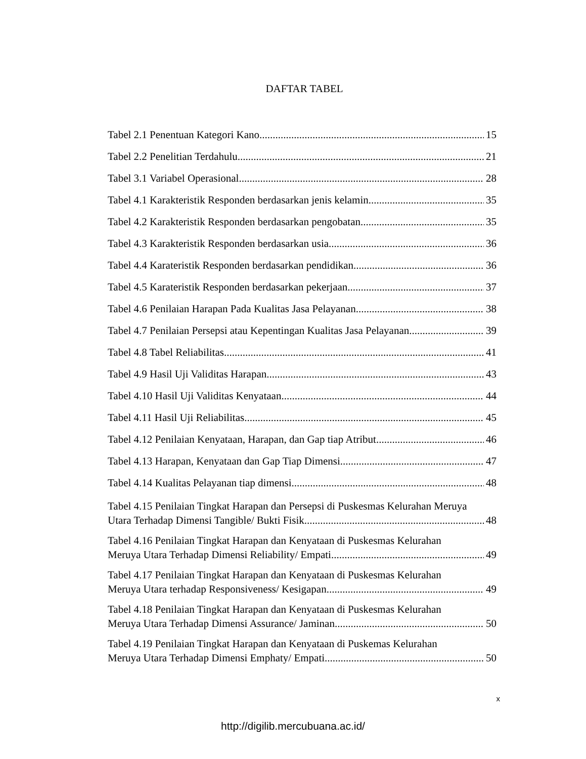DAFTAR TABEL
Tabel 2.1 Penentuan Kategori Kano 15
Tabel 2.2 Penelitian Terdahulu 21
Tabel 3.1 Variabel Operasional 28
Tabel 4.1 Karakteristik Responden berdasarkan jenis kelamin 35
Tabel 4.2 Karakteristik Responden berdasarkan pengobatan 35
Tabel 4.3 Karakteristik Responden berdasarkan usia 36
Tabel 4.4 Karateristik Responden berdasarkan pendidikan 36
Tabel 4.5 Karateristik Responden berdasarkan pekerjaan 37
Tabel 4.6 Penilaian Harapan Pada Kualitas Jasa Pelayanan 38
Tabel 4.7 Penilaian Persepsi atau Kepentingan Kualitas Jasa Pelayanan 39
Tabel 4.8 Tabel Reliabilitas 41
Tabel 4.9 Hasil Uji Validitas Harapan 43
Tabel 4.10 Hasil Uji Validitas Kenyataan 44
Tabel 4.11 Hasil Uji Reliabilitas 45
Tabel 4.12 Penilaian Kenyataan, Harapan, dan Gap tiap Atribut 46
Tabel 4.13 Harapan, Kenyataan dan Gap Tiap Dimensi 47
Tabel 4.14 Kualitas Pelayanan tiap dimensi 48
Tabel 4.15 Penilaian Tingkat Harapan dan Persepsi di Puskesmas Kelurahan Meruya
Utara Terhadap Dimensi Tangible/ Bukti Fisik 48
Tabel 4.16 Penilaian Tingkat Harapan dan Kenyataan di Puskesmas Kelurahan
Meruya Utara Terhadap Dimensi Reliability/ Empati 49
Tabel 4.17 Penilaian Tingkat Harapan dan Kenyataan di Puskesmas Kelurahan
Meruya Utara terhadap Responsiveness/ Kesigapan 49
Tabel 4.18 Penilaian Tingkat Harapan dan Kenyataan di Puskesmas Kelurahan
Meruya Utara Terhadap Dimensi Assurance/ Jaminan 50
Tabel 4.19 Penilaian Tingkat Harapan dan Kenyataan di Puskemas Kelurahan
Meruya Utara Terhadap Dimensi Emphaty/ Empati 50
x
http://digilib.mercubuana.ac.id/